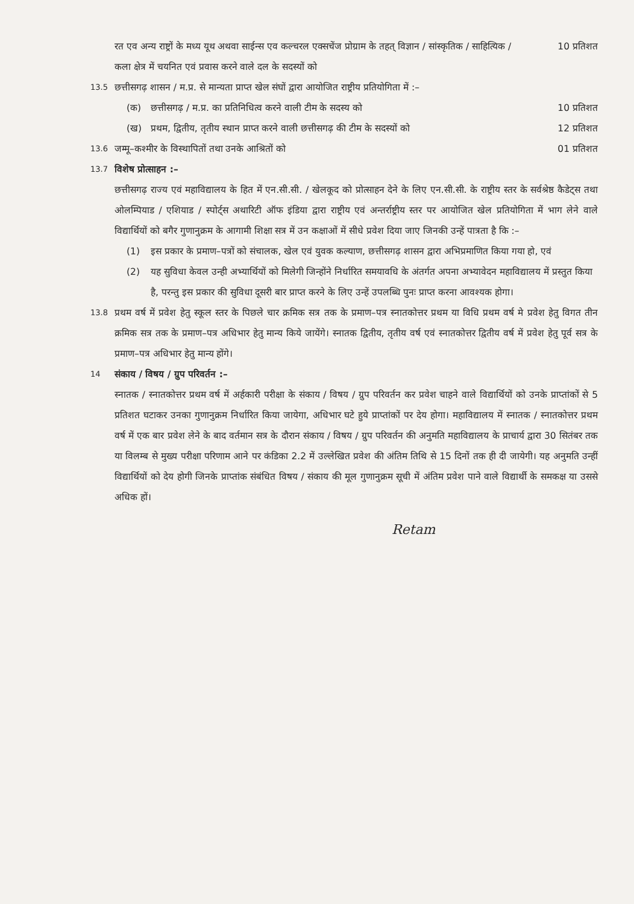रत एव अन्य राष्ट्रों के मध्य यूथ अथवा साईन्स एव कल्चरल एक्सचेंज प्रोग्राम के तहत् विज्ञान / सांस्कृतिक / साहित्यिक / कला क्षेत्र में चयनित एवं प्रवास करने वाले दल के सदस्यों को
10 प्रतिशत
13.5
छत्तीसगढ़ शासन / म.प्र. से मान्यता प्राप्त खेल संघों द्वारा आयोजित राष्ट्रीय प्रतियोगिता में :–
(क) छत्तीसगढ़ / म.प्र. का प्रतिनिधित्व करने वाली टीम के सदस्य को
10 प्रतिशत
(ख) प्रथम, द्वितीय, तृतीय स्थान प्राप्त करने वाली छत्तीसगढ़ की टीम के सदस्यों को
12 प्रतिशत
13.6
जम्मू–कश्मीर के विस्थापितों तथा उनके आश्रितों को
01 प्रतिशत
13.7
विशेष प्रोत्साहन :–
छत्तीसगढ़ राज्य एवं महाविद्यालय के हित में एन.सी.सी. / खेलकूद को प्रोत्साहन देने के लिए एन.सी.सी. के राष्ट्रीय स्तर के सर्वश्रेष्ठ कैडेट्स तथा ओलम्पियाड / एशियाड / स्पोर्ट्स अथारिटी ऑफ इंडिया द्वारा राष्ट्रीय एवं अन्तर्राष्ट्रीय स्तर पर आयोजित खेल प्रतियोगिता में भाग लेने वाले विद्यार्थियों को बगैर गुणानुक्रम के आगामी शिक्षा सत्र में उन कक्षाओं में सीधे प्रवेश दिया जाए जिनकी उन्हें पात्रता है कि :–
(1) इस प्रकार के प्रमाण–पत्रों को संचालक, खेल एवं युवक कल्याण, छत्तीसगढ़ शासन द्वारा अभिप्रमाणित किया गया हो, एवं
(2) यह सुविधा केवल उन्ही अभ्यार्थियों को मिलेगी जिन्होंने निर्धारित समयावधि के अंतर्गत अपना अभ्यावेदन महाविद्यालय में प्रस्तुत किया है, परन्तु इस प्रकार की सुविधा दूसरी बार प्राप्त करने के लिए उन्हें उपलब्धि पुनः प्राप्त करना आवश्यक होगा।
13.8
प्रथम वर्ष में प्रवेश हेतु स्कूल स्तर के पिछले चार क्रमिक सत्र तक के प्रमाण–पत्र स्नातकोत्तर प्रथम या विधि प्रथम वर्ष मे प्रवेश हेतु विगत तीन क्रमिक सत्र तक के प्रमाण–पत्र अधिभार हेतु मान्य किये जायेंगे। स्नातक द्वितीय, तृतीय वर्ष एवं स्नातकोत्तर द्वितीय वर्ष में प्रवेश हेतु पूर्व सत्र के प्रमाण–पत्र अधिभार हेतु मान्य होंगे।
14
संकाय / विषय / ग्रुप परिवर्तन :–
स्नातक / स्नातकोत्तर प्रथम वर्ष में अर्हकारी परीक्षा के संकाय / विषय / ग्रुप परिवर्तन कर प्रवेश चाहने वाले विद्यार्थियों को उनके प्राप्तांकों से 5 प्रतिशत घटाकर उनका गुणानुक्रम निर्धारित किया जायेगा, अधिभार घटे हुये प्राप्तांकों पर देय होगा। महाविद्यालय में स्नातक / स्नातकोत्तर प्रथम वर्ष में एक बार प्रवेश लेने के बाद वर्तमान सत्र के दौरान संकाय / विषय / ग्रुप परिवर्तन की अनुमति महाविद्यालय के प्राचार्य द्वारा 30 सितंबर तक या विलम्ब से मुख्य परीक्षा परिणाम आने पर कंडिका 2.2 में उल्लेखित प्रवेश की अंतिम तिथि से 15 दिनों तक ही दी जायेगी। यह अनुमति उन्हीं विद्यार्थियों को देय होगी जिनके प्राप्तांक संबंधित विषय / संकाय की मूल गुणानुक्रम सूची में अंतिम प्रवेश पाने वाले विद्यार्थी के समकक्ष या उससे अधिक हों।
Retam